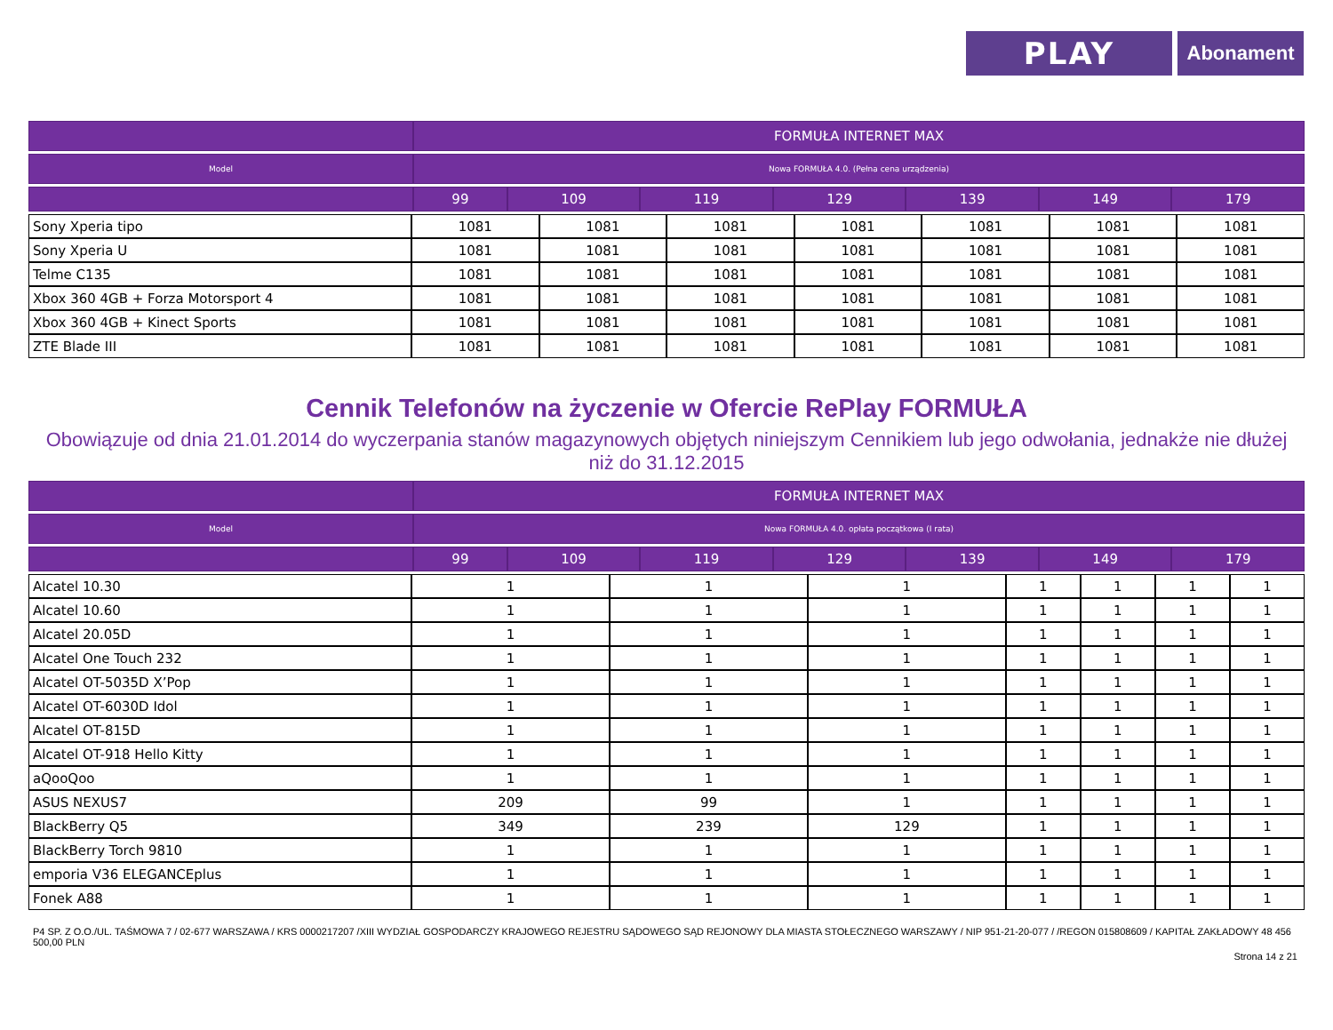PLAY
Abonament
| | FORMUŁA INTERNET MAX | | | | | | |
| --- | --- | --- | --- | --- | --- | --- | --- |
| Model | Nowa FORMUŁA 4.0. (Pełna cena urządzenia) | | | | | | |
| | 99 | 109 | 119 | 129 | 139 | 149 | 179 |
| Sony Xperia tipo | 1081 | 1081 | 1081 | 1081 | 1081 | 1081 | 1081 |
| Sony Xperia U | 1081 | 1081 | 1081 | 1081 | 1081 | 1081 | 1081 |
| Telme C135 | 1081 | 1081 | 1081 | 1081 | 1081 | 1081 | 1081 |
| Xbox 360 4GB + Forza Motorsport 4 | 1081 | 1081 | 1081 | 1081 | 1081 | 1081 | 1081 |
| Xbox 360 4GB + Kinect Sports | 1081 | 1081 | 1081 | 1081 | 1081 | 1081 | 1081 |
| ZTE Blade III | 1081 | 1081 | 1081 | 1081 | 1081 | 1081 | 1081 |
Cennik Telefonów na życzenie w Ofercie RePlay FORMUŁA
Obowiązuje od dnia 21.01.2014 do wyczerpania stanów magazynowych objętych niniejszym Cennikiem lub jego odwołania, jednakże nie dłużej niż do 31.12.2015
| | FORMUŁA INTERNET MAX | | | | | | |
| --- | --- | --- | --- | --- | --- | --- | --- |
| Model | Nowa FORMUŁA 4.0. opłata początkowa (I rata) | | | | | | |
| | 99 | 109 | 119 | 129 | 139 | 149 | 179 |
| Alcatel 10.30 | 1 | 1 | 1 | 1 | 1 | 1 | 1 |
| Alcatel 10.60 | 1 | 1 | 1 | 1 | 1 | 1 | 1 |
| Alcatel 20.05D | 1 | 1 | 1 | 1 | 1 | 1 | 1 |
| Alcatel One Touch 232 | 1 | 1 | 1 | 1 | 1 | 1 | 1 |
| Alcatel OT-5035D X’Pop | 1 | 1 | 1 | 1 | 1 | 1 | 1 |
| Alcatel OT-6030D Idol | 1 | 1 | 1 | 1 | 1 | 1 | 1 |
| Alcatel OT-815D | 1 | 1 | 1 | 1 | 1 | 1 | 1 |
| Alcatel OT-918 Hello Kitty | 1 | 1 | 1 | 1 | 1 | 1 | 1 |
| aQooQoo | 1 | 1 | 1 | 1 | 1 | 1 | 1 |
| ASUS NEXUS7 | 209 | 99 | 1 | 1 | 1 | 1 | 1 |
| BlackBerry Q5 | 349 | 239 | 129 | 1 | 1 | 1 | 1 |
| BlackBerry Torch 9810 | 1 | 1 | 1 | 1 | 1 | 1 | 1 |
| emporia V36 ELEGANCEplus | 1 | 1 | 1 | 1 | 1 | 1 | 1 |
| Fonek A88 | 1 | 1 | 1 | 1 | 1 | 1 | 1 |
P4 SP. Z O.O./UL. TAŚMOWA 7 / 02-677 WARSZAWA / KRS 0000217207 /XIII WYDZIAŁ GOSPODARCZY KRAJOWEGO REJESTRU SĄDOWEGO SĄD REJONOWY DLA MIASTA STOŁECZNEGO WARSZAWY / NIP 951-21-20-077 / /REGON 015808609 / KAPITAŁ ZAKŁADOWY 48 456 500,00 PLN
Strona 14 z 21